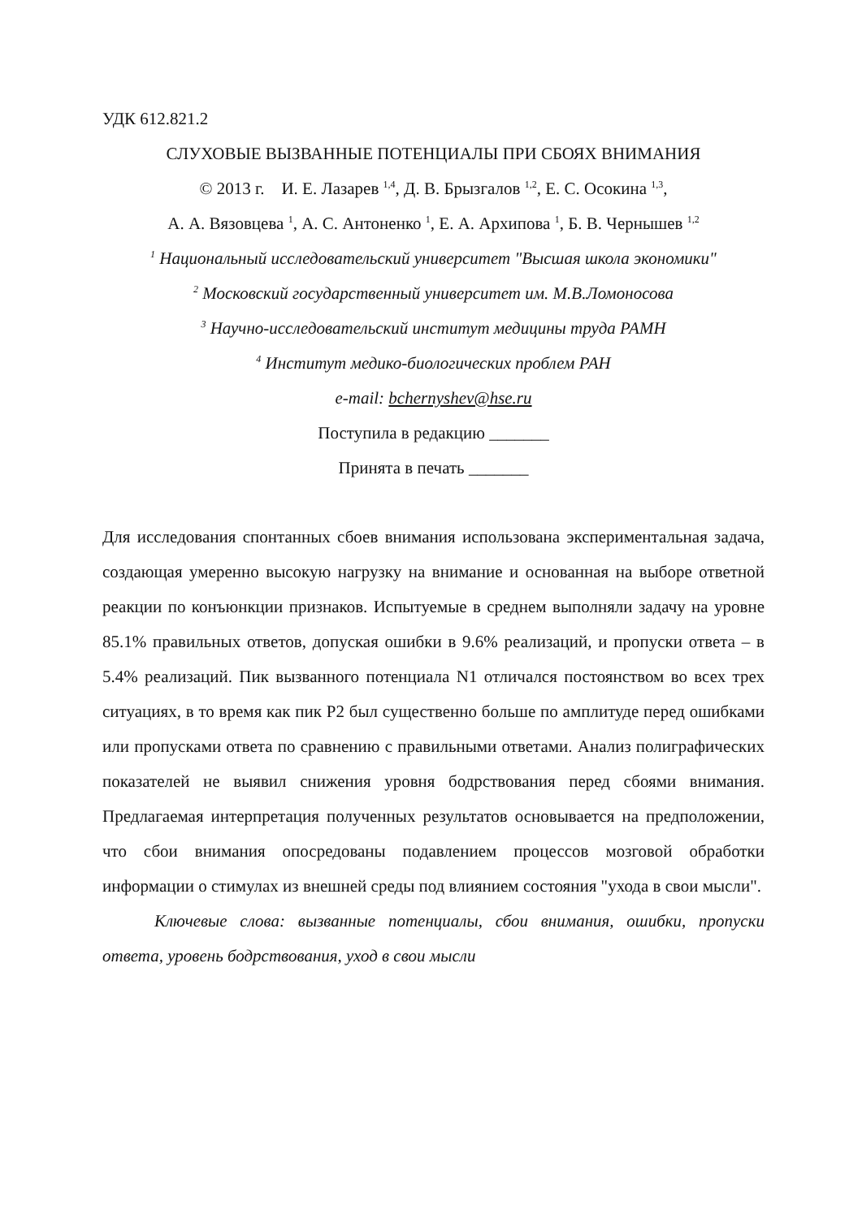УДК 612.821.2
СЛУХОВЫЕ ВЫЗВАННЫЕ ПОТЕНЦИАЛЫ ПРИ СБОЯХ ВНИМАНИЯ
© 2013 г. И. Е. Лазарев <sup>1,4</sup>, Д. В. Брызгалов <sup>1,2</sup>, Е. С. Осокина <sup>1,3</sup>,
А. А. Вязовцева <sup>1</sup>, А. С. Антоненко <sup>1</sup>, Е. А. Архипова <sup>1</sup>, Б. В. Чернышев <sup>1,2</sup>
<sup>1</sup> Национальный исследовательский университет "Высшая школа экономики"
<sup>2</sup> Московский государственный университет им. М.В.Ломоносова
<sup>3</sup> Научно-исследовательский институт медицины труда РАМН
<sup>4</sup> Институт медико-биологических проблем РАН
e-mail: bchernyshev@hse.ru
Поступила в редакцию _______
Принята в печать _______
Для исследования спонтанных сбоев внимания использована экспериментальная задача, создающая умеренно высокую нагрузку на внимание и основанная на выборе ответной реакции по конъюнкции признаков. Испытуемые в среднем выполняли задачу на уровне 85.1% правильных ответов, допуская ошибки в 9.6% реализаций, и пропуски ответа – в 5.4% реализаций. Пик вызванного потенциала N1 отличался постоянством во всех трех ситуациях, в то время как пик P2 был существенно больше по амплитуде перед ошибками или пропусками ответа по сравнению с правильными ответами. Анализ полиграфических показателей не выявил снижения уровня бодрствования перед сбоями внимания. Предлагаемая интерпретация полученных результатов основывается на предположении, что сбои внимания опосредованы подавлением процессов мозговой обработки информации о стимулах из внешней среды под влиянием состояния "ухода в свои мысли".
Ключевые слова: вызванные потенциалы, сбои внимания, ошибки, пропуски ответа, уровень бодрствования, уход в свои мысли